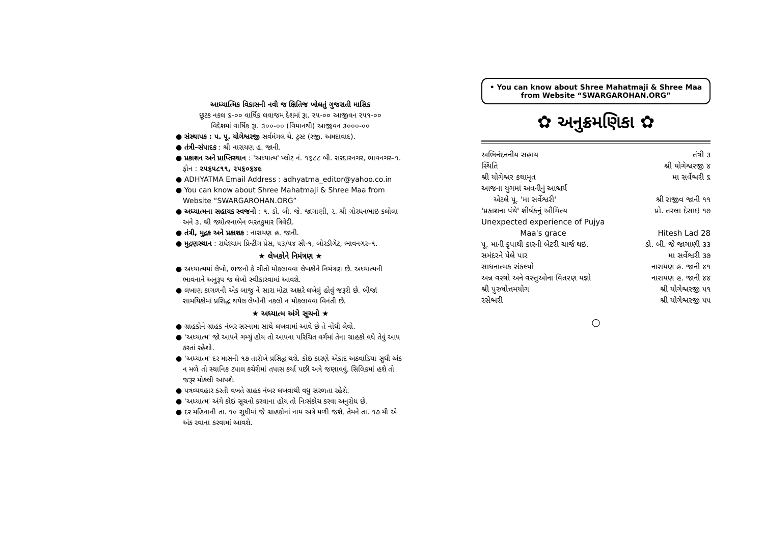આધ્યાત્મિક વિકાસની નવી જ ક્ષિતિજ ખોલતું ગુજરાતી માસિક
છૂટક નકલ ૬-૦૦ વાર્ષિક લવાજમ દેશમાં રૂા. ૨૫-૦૦ આજીવન ૨૫૧-૦૦
વિદેશમાં વાર્ષિક રૂા. ૩૦૦-૦૦ (વિમાનથી) આજીવન ૩૦૦૦-૦૦
● સંસ્થાપક : પ. પૂ. યોગેશ્વરજી સર્વમંગલ ચે. ટ્રસ્ટ (રજી. અમદાવાદ).
● તંત્રી–સંપાદક : શ્રી નારાયણ હ. જાની.
● પ્રકાશન અને પ્રાપ્તિસ્થાન : 'અધ્યાત્મ' પ્લોટ નં. ૧૬૮૮ બી. સરદારનગર, ભાવનગર–૧. ફોન : ૨૫૬૫૮૧૧, ૨૫૬૦૬૪૯
● ADHYATMA Email Address : adhyatma_editor@yahoo.co.in
● You can know about Shree Mahatmaji & Shree Maa from Website “SWARGAROHAN.ORG”
● અધ્યાત્મના સહાયક સ્વજનો : ૧. ડો. બી. જે. જાગાણી, ૨. શ્રી ગોરધનભાઇ કલોલા અને ૩. શ્રી જ્યોત્સ્નાબેન ભરતકુમાર ત્રિવેદી.
● તંત્રી, મુદ્રક અને પ્રકાશક : નારાયણ હ. જાની.
● મુદ્રણસ્થાન : રાધેશ્યામ પ્રિન્ટીંગ પ્રેસ, ૫૩/૫૪ સી-૧, બોરડીગેટ, ભાવનગર–૧.
★ લેખકોને નિમંત્રણ ★
● અધ્યાત્મમાં લેખો, ભજનો કે ગીતો મોકલાવવા લેખકોને નિમંત્રણ છે. અધ્યાત્મની ભાવનાને અનુરૂપ જ લેખો સ્વીકારવામાં આવશે.
● લખાણ કાગળની એક બાજુ ને સારા મોટા અક્ષરે લખેલું હોવું જરૂરી છે. બીજાં સામયિકોમાં પ્રસિદ્ધ થયેલ લેખોની નકલો ન મોકલાવવા વિનંતી છે.
★ અધ્યાત્મ અંગે સૂચનો ★
● ગ્રાહકોને ગ્રાહક નંબર સરનામા સાથે લખવામાં આવે છે તે નોંધી લેવો.
● 'અધ્યાત્મ' જો આપને ગમ્યું હોય તો આપના પરિચિત વર્ગમાં તેના ગ્રાહકો વધે તેવું આપ કરતાં રહેશો.
● 'અધ્યાત્મ' દર માસની ૧૭ તારીખે પ્રસિદ્ધ થશે. કોઇ કારણે એકાદ અઠવાડિયા સુધી અંક ન મળે તો સ્થાનિક ટપાલ કચેરીમાં તપાસ કર્યા પછી અત્રે જણાવવું. સિલિકમાં હશે તો જરૂર મોકલી આપશે.
● પત્રવ્યવહાર કરતી વખતે ગ્રાહક નંબર લખવાથી વધુ સરળતા રહેશે.
● 'અધ્યાત્મ' અંગે કોઇ સૂચનો કરવાના હોય તો નિઃસંકોચ કરવા અનુરોધ છે.
● દર મહિનાની તા. ૧૦ સુધીમાં જે ગ્રાહકોનાં નામ અત્રે મળી જશે, તેમને તા. ૧૭ મી એ અંક રવાના કરવામાં આવશે.
• You can know about Shree Mahatmaji & Shree Maa
from Website “SWARGAROHAN.ORG”
✿ અનુક્રમણિકા ✿
| અભિનંદનનીય સહાય | તંત્રી ૩ |
| સ્થિતિ | શ્રી યોગેશ્વરજી ૪ |
| શ્રી યોગેશ્વર કથામૃત | મા સર્વેશ્વરી ૬ |
| આજના યુગમાં અવનીનું આશ્ચર્ય એટલે પૂ. 'મા સર્વેશ્વરી' | શ્રી રાજીવ જાની ૧૧ |
| 'પ્રકાશના પંથે' શીર્ષકનું ઔચિત્ય | પ્રો. તરલા દેસાઇ ૧૭ |
| Unexpected experience of Pujya Maa's grace | Hitesh Lad 28 |
| પૂ. માની કૃપાથી કારની બેટરી ચાર્જ થઇ. | ડો. બી. જે જાગાણી ૩૩ |
| સમંદરને પેલે પાર | મા સર્વેશ્વરી ૩૭ |
| સાધનાત્મક સંકલ્પો | નારાયણ હ. જાની ૪૧ |
| અન્ન વસ્ત્રો અને વસ્તુઓના વિતરણ યજ્ઞો | નારાયણ હ. જાની ૪૪ |
| શ્રી પુરુષોત્તમયોગ | શ્રી યોગેશ્વરજી ૫૧ |
| રસેશ્વરી | શ્રી યોગેશ્વરજી ૫૫ |
○